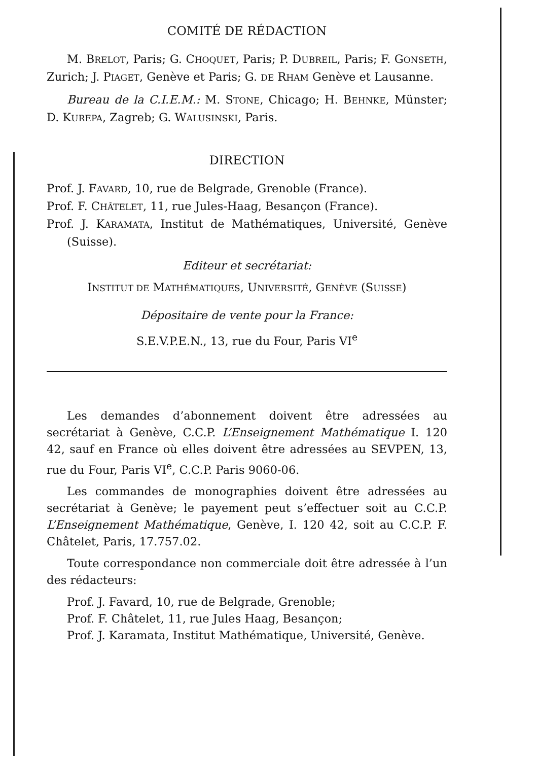COMITÉ DE RÉDACTION
M. BRELOT, Paris; G. CHOQUET, Paris; P. DUBREIL, Paris; F. GONSETH, Zurich; J. PIAGET, Genève et Paris; G. DE RHAM Genève et Lausanne.
Bureau de la C.I.E.M.: M. STONE, Chicago; H. BEHNKE, Münster; D. KUREPA, Zagreb; G. WALUSINSKI, Paris.
DIRECTION
Prof. J. FAVARD, 10, rue de Belgrade, Grenoble (France).
Prof. F. CHÂTELET, 11, rue Jules-Haag, Besançon (France).
Prof. J. KARAMATA, Institut de Mathématiques, Université, Genève (Suisse).
Editeur et secrétariat:
INSTITUT DE MATHÉMATIQUES, UNIVERSITÉ, GENÈVE (SUISSE)
Dépositaire de vente pour la France:
S.E.V.P.E.N., 13, rue du Four, Paris VI<sup>e</sup>
Les demandes d’abonnement doivent être adressées au secrétariat à Genève, C.C.P. L’Enseignement Mathématique I. 120 42, sauf en France où elles doivent être adressées au SEVPEN, 13, rue du Four, Paris VI<sup>e</sup>, C.C.P. Paris 9060-06.
Les commandes de monographies doivent être adressées au secrétariat à Genève; le payement peut s’effectuer soit au C.C.P. L’Enseignement Mathématique, Genève, I. 120 42, soit au C.C.P. F. Châtelet, Paris, 17.757.02.
Toute correspondance non commerciale doit être adressée à l’un des rédacteurs:
Prof. J. Favard, 10, rue de Belgrade, Grenoble;
Prof. F. Châtelet, 11, rue Jules Haag, Besançon;
Prof. J. Karamata, Institut Mathématique, Université, Genève.